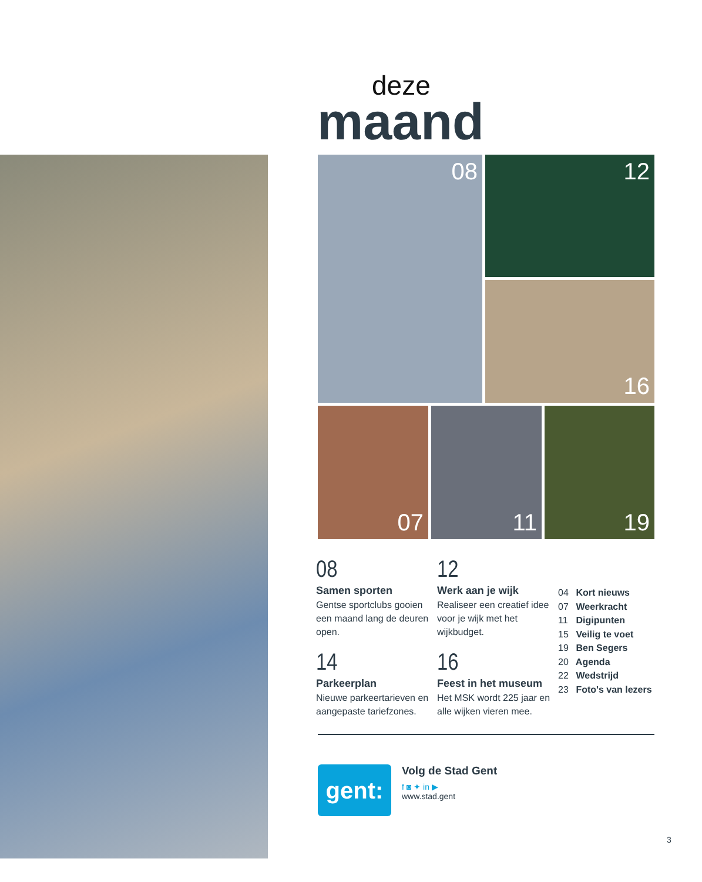deze
maand
08 12
16
07 11 19
08
Samen sporten
Gentse sportclubs gooien een maand lang de deuren open.
14
Parkeerplan
Nieuwe parkeertarieven en aangepaste tariefzones.
12
Werk aan je wijk
Realiseer een creatief idee voor je wijk met het wijkbudget.
16
Feest in het museum
Het MSK wordt 225 jaar en alle wijken vieren mee.
04 Kort nieuws
07 Weerkracht
11 Digipunten
15 Veilig te voet
19 Ben Segers
20 Agenda
22 Wedstrijd
23 Foto's van lezers
gent:
Volg de Stad Gent
f ◙ ✦ in ▶
www.stad.gent
3